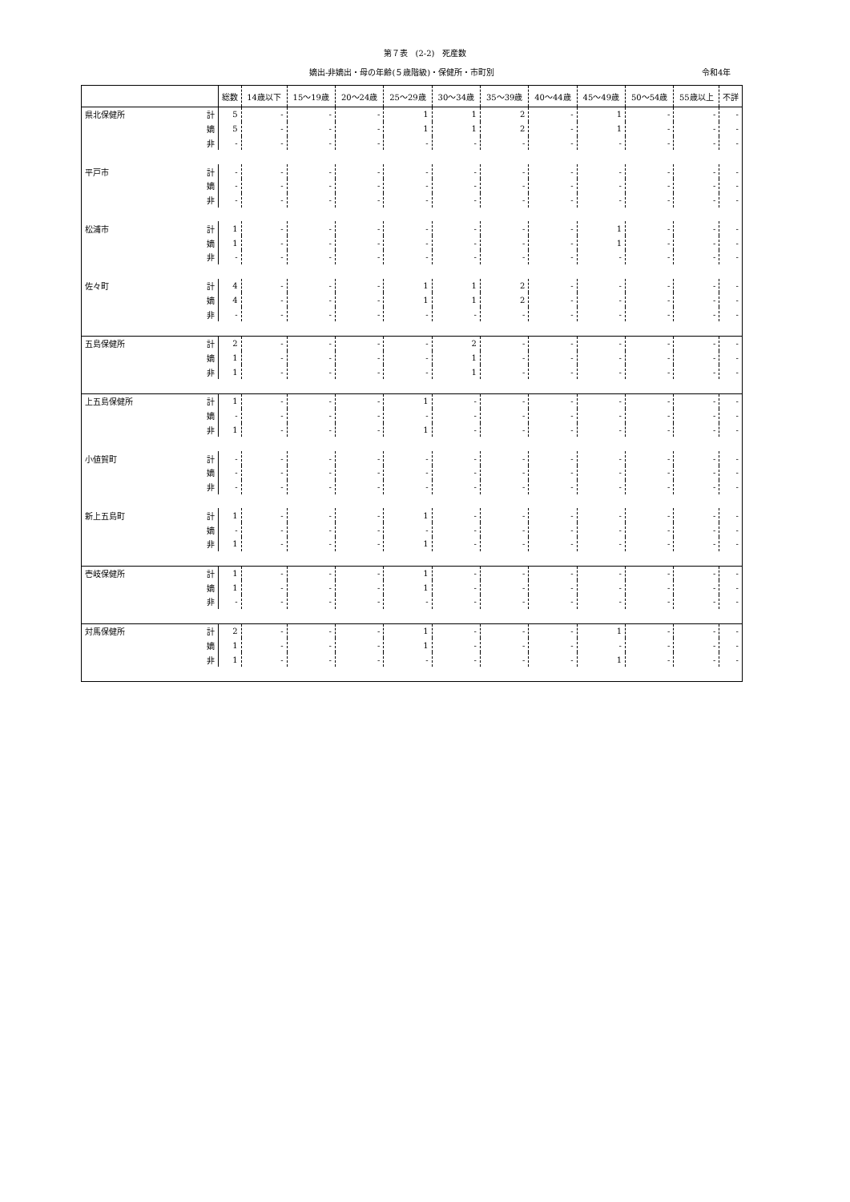第７表　(2-2)　死産数
嫡出-非嫡出・母の年齢(５歳階級)・保健所・市町別 令和4年
| | | 総数 | 14歳以下 | 15～19歳 | 20～24歳 | 25～29歳 | 30～34歳 | 35～39歳 | 40～44歳 | 45～49歳 | 50～54歳 | 55歳以上 | 不詳 |
| --- | --- | --- | --- | --- | --- | --- | --- | --- | --- | --- | --- | --- | --- |
| 県北保健所 | 計 | 5 | - | - | - | 1 | 1 | 2 | - | 1 | - | - | - |
| | 嫡 | 5 | - | - | - | 1 | 1 | 2 | - | 1 | - | - | - |
| | 非 | - | - | - | - | - | - | - | - | - | - | - | - |
| 平戸市 | 計 | - | - | - | - | - | - | - | - | - | - | - | - |
| | 嫡 | - | - | - | - | - | - | - | - | - | - | - | - |
| | 非 | - | - | - | - | - | - | - | - | - | - | - | - |
| 松浦市 | 計 | 1 | - | - | - | - | - | - | - | 1 | - | - | - |
| | 嫡 | 1 | - | - | - | - | - | - | - | 1 | - | - | - |
| | 非 | - | - | - | - | - | - | - | - | - | - | - | - |
| 佐々町 | 計 | 4 | - | - | - | 1 | 1 | 2 | - | - | - | - | - |
| | 嫡 | 4 | - | - | - | 1 | 1 | 2 | - | - | - | - | - |
| | 非 | - | - | - | - | - | - | - | - | - | - | - | - |
| 五島保健所 | 計 | 2 | - | - | - | - | 2 | - | - | - | - | - | - |
| | 嫡 | 1 | - | - | - | - | 1 | - | - | - | - | - | - |
| | 非 | 1 | - | - | - | - | 1 | - | - | - | - | - | - |
| 上五島保健所 | 計 | 1 | - | - | - | 1 | - | - | - | - | - | - | - |
| | 嫡 | - | - | - | - | - | - | - | - | - | - | - | - |
| | 非 | 1 | - | - | - | 1 | - | - | - | - | - | - | - |
| 小値賀町 | 計 | - | - | - | - | - | - | - | - | - | - | - | - |
| | 嫡 | - | - | - | - | - | - | - | - | - | - | - | - |
| | 非 | - | - | - | - | - | - | - | - | - | - | - | - |
| 新上五島町 | 計 | 1 | - | - | - | 1 | - | - | - | - | - | - | - |
| | 嫡 | - | - | - | - | - | - | - | - | - | - | - | - |
| | 非 | 1 | - | - | - | 1 | - | - | - | - | - | - | - |
| 壱岐保健所 | 計 | 1 | - | - | - | 1 | - | - | - | - | - | - | - |
| | 嫡 | 1 | - | - | - | 1 | - | - | - | - | - | - | - |
| | 非 | - | - | - | - | - | - | - | - | - | - | - | - |
| 対馬保健所 | 計 | 2 | - | - | - | 1 | - | - | - | 1 | - | - | - |
| | 嫡 | 1 | - | - | - | 1 | - | - | - | - | - | - | - |
| | 非 | 1 | - | - | - | - | - | - | - | 1 | - | - | - |